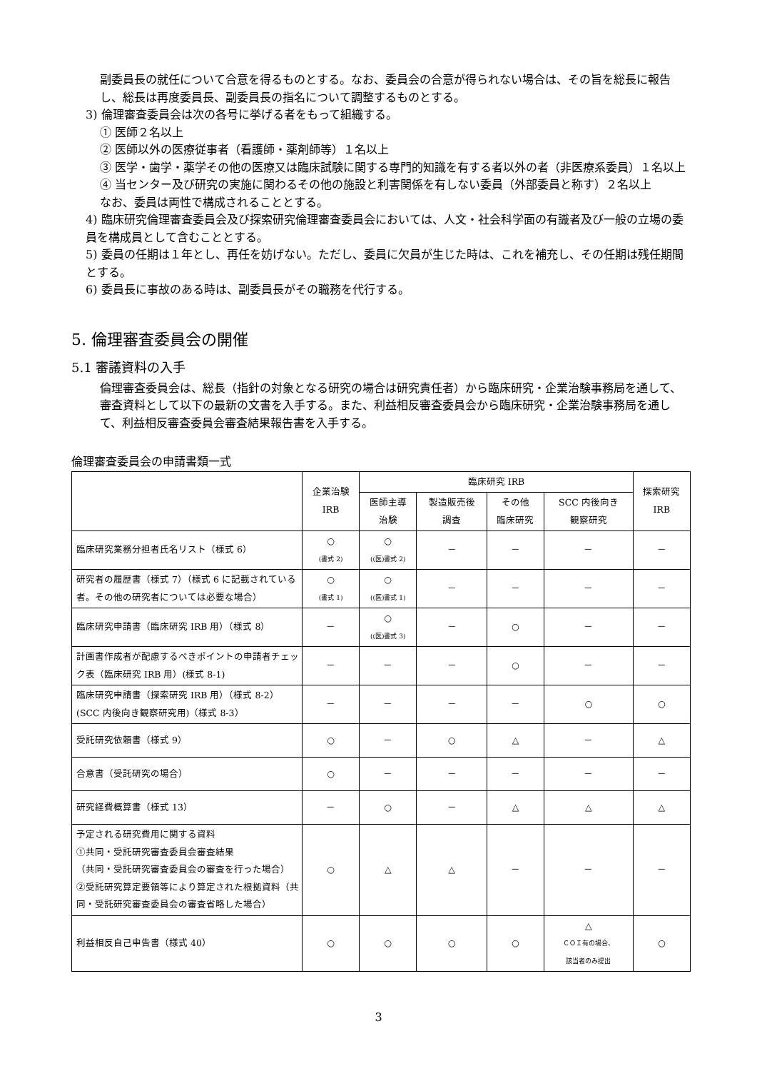副委員長の就任について合意を得るものとする。なお、委員会の合意が得られない場合は、その旨を総長に報告し、総長は再度委員長、副委員長の指名について調整するものとする。
3) 倫理審査委員会は次の各号に挙げる者をもって組織する。
① 医師２名以上
② 医師以外の医療従事者（看護師・薬剤師等）１名以上
③ 医学・歯学・薬学その他の医療又は臨床試験に関する専門的知識を有する者以外の者（非医療系委員）１名以上
④ 当センター及び研究の実施に関わるその他の施設と利害関係を有しない委員（外部委員と称す）２名以上
なお、委員は両性で構成されることとする。
4) 臨床研究倫理審査委員会及び探索研究倫理審査委員会においては、人文・社会科学面の有識者及び一般の立場の委員を構成員として含むこととする。
5) 委員の任期は１年とし、再任を妨げない。ただし、委員に欠員が生じた時は、これを補充し、その任期は残任期間とする。
6) 委員長に事故のある時は、副委員長がその職務を代行する。
5. 倫理審査委員会の開催
5.1 審議資料の入手
倫理審査委員会は、総長（指針の対象となる研究の場合は研究責任者）から臨床研究・企業治験事務局を通して、審査資料として以下の最新の文書を入手する。また、利益相反審査委員会から臨床研究・企業治験事務局を通して、利益相反審査委員会審査結果報告書を入手する。
倫理審査委員会の申請書類一式
| | 企業治験 IRB | 臨床研究 IRB | | | | 探索研究 IRB |
| --- | --- | --- | --- | --- | --- | --- |
| | | 医師主導 治験 | 製造販売後 調査 | その他 臨床研究 | SCC 内後向き 観察研究 | |
| 臨床研究業務分担者氏名リスト（様式 6） | ○ (書式 2) | ○ ((医)書式 2) | － | － | － | － |
| 研究者の履歴書（様式 7）（様式 6 に記載されている者。その他の研究者については必要な場合） | ○ (書式 1) | ○ ((医)書式 1) | － | － | － | － |
| 臨床研究申請書（臨床研究 IRB 用）（様式 8） | － | ○ ((医)書式 3) | － | ○ | － | － |
| 計画書作成者が配慮するべきポイントの申請者チェック表（臨床研究 IRB 用）(様式 8-1) | － | － | － | ○ | － | － |
| 臨床研究申請書（探索研究 IRB 用）（様式 8-2）(SCC 内後向き観察研究用)（様式 8-3） | － | － | － | － | ○ | ○ |
| 受託研究依頼書（様式 9） | ○ | － | ○ | △ | － | △ |
| 合意書（受託研究の場合） | ○ | － | － | － | － | － |
| 研究経費概算書（様式 13） | － | ○ | － | △ | △ | △ |
| 予定される研究費用に関する資料 ①共同・受託研究審査委員会審査結果 （共同・受託研究審査委員会の審査を行った場合） ②受託研究算定要領等により算定された根拠資料（共同・受託研究審査委員会の審査省略した場合） | ○ | △ | △ | － | － | － |
| 利益相反自己申告書（様式 40） | ○ | ○ | ○ | ○ | △ ＣＯＩ有の場合、 該当者のみ提出 | ○ |
3